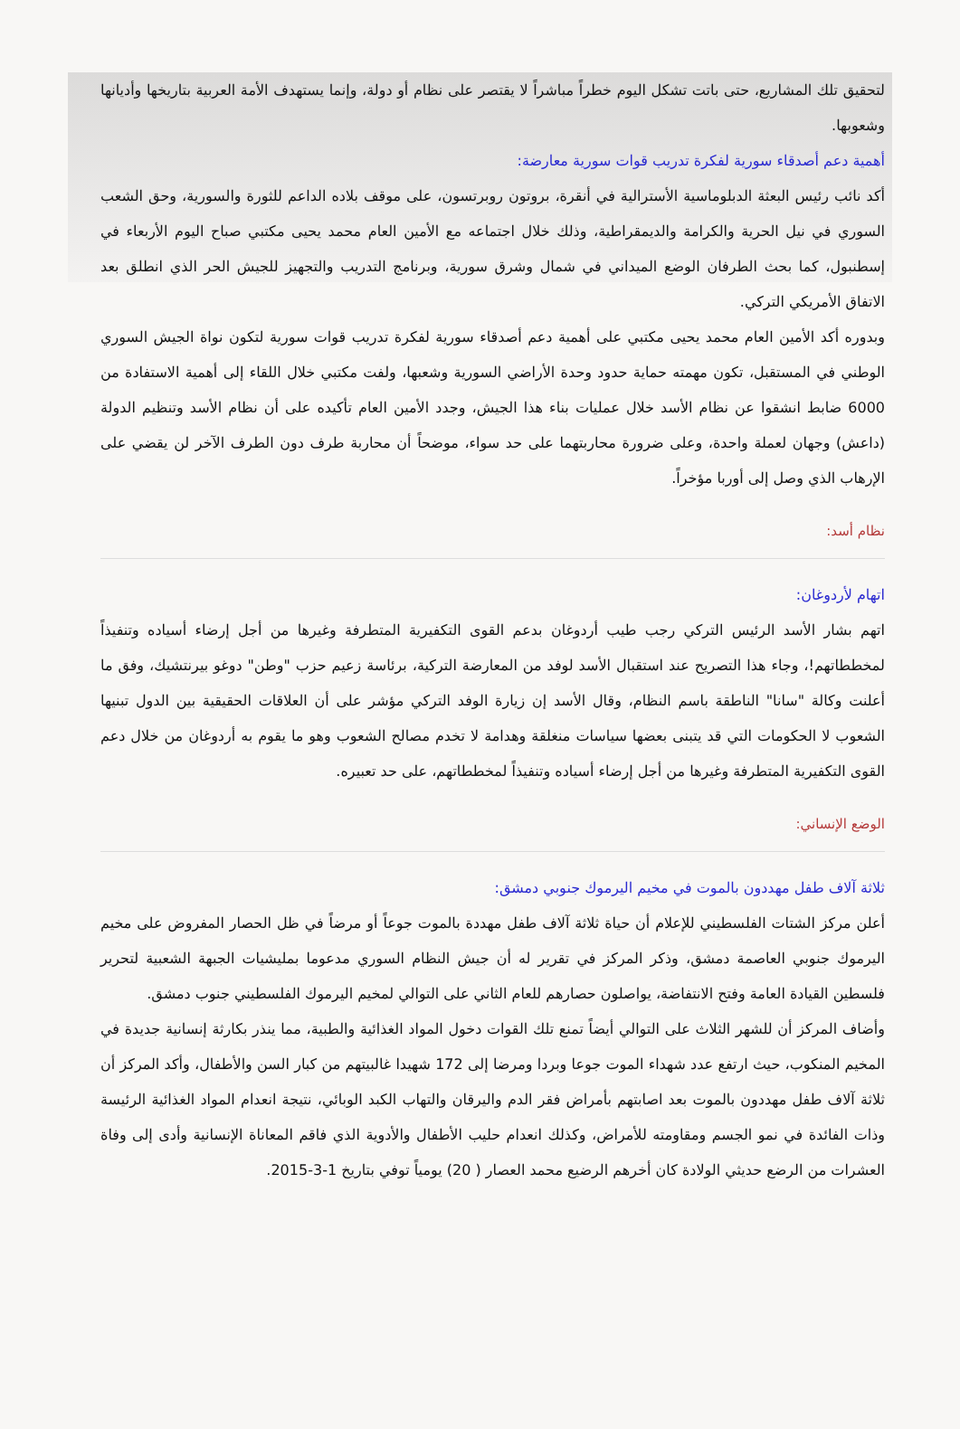لتحقيق تلك المشاريع، حتى باتت تشكل اليوم خطراً مباشراً لا يقتصر على نظام أو دولة، وإنما يستهدف الأمة العربية بتاريخها وأديانها وشعوبها.
أهمية دعم أصدقاء سورية لفكرة تدريب قوات سورية معارضة:
أكد نائب رئيس البعثة الدبلوماسية الأسترالية في أنقرة، بروتون روبرتسون، على موقف بلاده الداعم للثورة والسورية، وحق الشعب السوري في نيل الحرية والكرامة والديمقراطية، وذلك خلال اجتماعه مع الأمين العام محمد يحيى مكتبي صباح اليوم الأربعاء في إسطنبول، كما بحث الطرفان الوضع الميداني في شمال وشرق سورية، وبرنامج التدريب والتجهيز للجيش الحر الذي انطلق بعد الاتفاق الأمريكي التركي.
وبدوره أكد الأمين العام محمد يحيى مكتبي على أهمية دعم أصدقاء سورية لفكرة تدريب قوات سورية لتكون نواة الجيش السوري الوطني في المستقبل، تكون مهمته حماية حدود وحدة الأراضي السورية وشعبها، ولفت مكتبي خلال اللقاء إلى أهمية الاستفادة من 6000 ضابط انشقوا عن نظام الأسد خلال عمليات بناء هذا الجيش، وجدد الأمين العام تأكيده على أن نظام الأسد وتنظيم الدولة (داعش) وجهان لعملة واحدة، وعلى ضرورة محاربتهما على حد سواء، موضحاً أن محاربة طرف دون الطرف الآخر لن يقضي على الإرهاب الذي وصل إلى أوربا مؤخراً.
نظام أسد:
اتهام لأردوغان:
اتهم بشار الأسد الرئيس التركي رجب طيب أردوغان بدعم القوى التكفيرية المتطرفة وغيرها من أجل إرضاء أسياده وتنفيذاً لمخططاتهم!، وجاء هذا التصريح عند استقبال الأسد لوفد من المعارضة التركية، برئاسة زعيم حزب "وطن" دوغو بيرنتشيك، وفق ما أعلنت وكالة "سانا" الناطقة باسم النظام، وقال الأسد إن زيارة الوفد التركي مؤشر على أن العلاقات الحقيقية بين الدول تبنيها الشعوب لا الحكومات التي قد يتبنى بعضها سياسات منغلقة وهدامة لا تخدم مصالح الشعوب وهو ما يقوم به أردوغان من خلال دعم القوى التكفيرية المتطرفة وغيرها من أجل إرضاء أسياده وتنفيذاً لمخططاتهم، على حد تعبيره.
الوضع الإنساني:
ثلاثة آلاف طفل مهددون بالموت في مخيم اليرموك جنوبي دمشق:
أعلن مركز الشتات الفلسطيني للإعلام أن حياة ثلاثة آلاف طفل مهددة بالموت جوعاً أو مرضاً في ظل الحصار المفروض على مخيم اليرموك جنوبي العاصمة دمشق، وذكر المركز في تقرير له أن جيش النظام السوري مدعوما بمليشيات الجبهة الشعبية لتحرير فلسطين القيادة العامة وفتح الانتفاضة، يواصلون حصارهم للعام الثاني على التوالي لمخيم اليرموك الفلسطيني جنوب دمشق.
وأضاف المركز أن للشهر الثلاث على التوالي أيضاً تمنع تلك القوات دخول المواد الغذائية والطبية، مما ينذر بكارثة إنسانية جديدة في المخيم المنكوب، حيث ارتفع عدد شهداء الموت جوعا وبردا ومرضا إلى 172 شهيدا غالبيتهم من كبار السن والأطفال، وأكد المركز أن ثلاثة آلاف طفل مهددون بالموت بعد اصابتهم بأمراض فقر الدم واليرقان والتهاب الكبد الوبائي، نتيجة انعدام المواد الغذائية الرئيسة وذات الفائدة في نمو الجسم ومقاومته للأمراض، وكذلك انعدام حليب الأطفال والأدوية الذي فاقم المعاناة الإنسانية وأدى إلى وفاة العشرات من الرضع حديثي الولادة كان أخرهم الرضيع محمد العصار ( 20) يومياً توفي بتاريخ 1-3-2015.